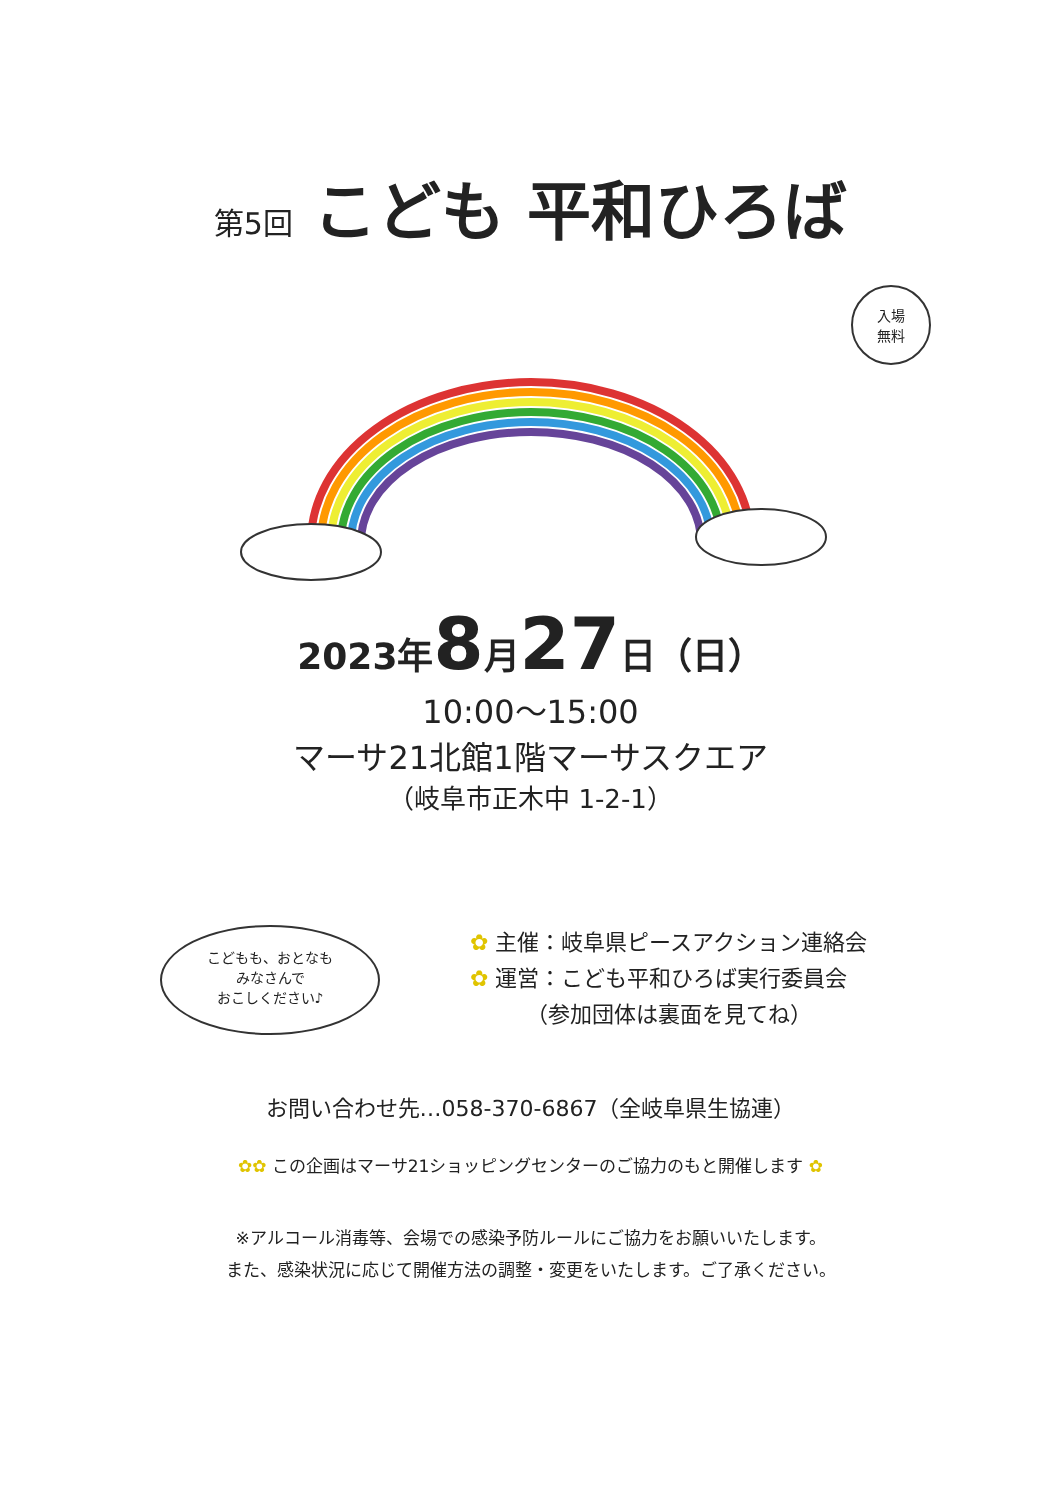第5回 こども 平和ひろば
入場
無料
2023年8月27日（日）
10:00～15:00
マーサ21北館1階マーサスクエア
（岐阜市正木中 1-2-1）
こどもも、おとなも
みなさんで
おこしください♪
✿ 主催：岐阜県ピースアクション連絡会
✿ 運営：こども平和ひろば実行委員会
（参加団体は裏面を見てね）
お問い合わせ先…058-370-6867（全岐阜県生協連）
✿✿ この企画はマーサ21ショッピングセンターのご協力のもと開催します ✿
※アルコール消毒等、会場での感染予防ルールにご協力をお願いいたします。
また、感染状況に応じて開催方法の調整・変更をいたします。ご了承ください。